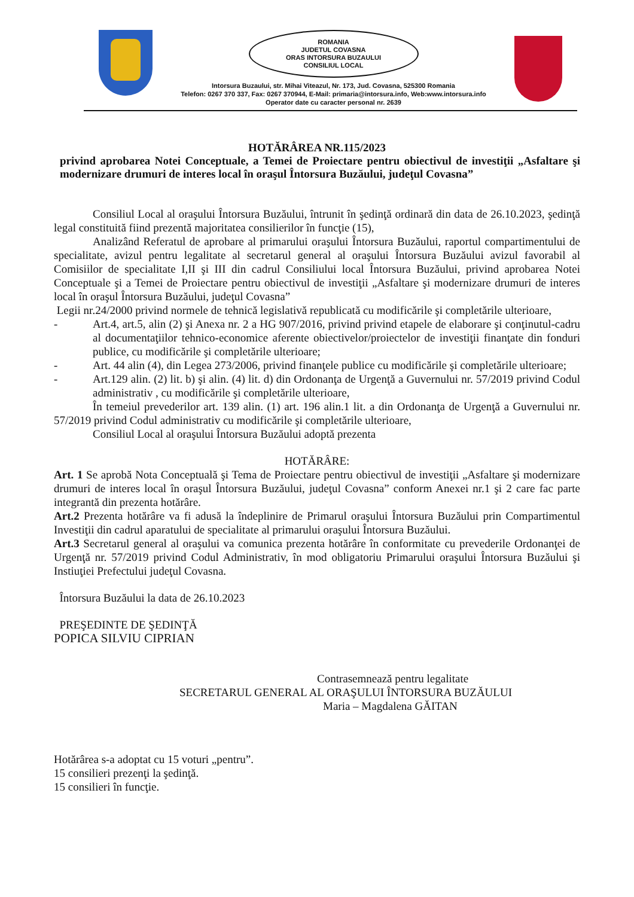ROMANIA
JUDETUL COVASNA
ORAS INTORSURA BUZAULUI
CONSILIUL LOCAL
Intorsura Buzaului, str. Mihai Viteazul, Nr. 173, Jud. Covasna, 525300 Romania
Telefon: 0267 370 337, Fax: 0267 370944, E-Mail: primaria@intorsura.info, Web:www.intorsura.info
Operator date cu caracter personal nr. 2639
HOTĂRÂREA NR.115/2023
privind aprobarea Notei Conceptuale, a Temei de Proiectare pentru obiectivul de investiţii „Asfaltare şi modernizare drumuri de interes local în oraşul Întorsura Buzăului, judeţul Covasna”
Consiliul Local al oraşului Întorsura Buzăului, întrunit în şedinţă ordinară din data de 26.10.2023, şedinţă legal constituită fiind prezentă majoritatea consilierilor în funcţie (15),
Analizând Referatul de aprobare al primarului oraşului Întorsura Buzăului, raportul compartimentului de specialitate, avizul pentru legalitate al secretarul general al oraşului Întorsura Buzăului avizul favorabil al Comisiilor de specialitate I,II şi III din cadrul Consiliului local Întorsura Buzăului, privind aprobarea Notei Conceptuale şi a Temei de Proiectare pentru obiectivul de investiţii „Asfaltare şi modernizare drumuri de interes local în oraşul Întorsura Buzăului, judeţul Covasna”
Legii nr.24/2000 privind normele de tehnică legislativă republicată cu modificările şi completările ulterioare,
- Art.4, art.5, alin (2) şi Anexa nr. 2 a HG 907/2016, privind privind etapele de elaborare şi conţinutul-cadru al documentaţiilor tehnico-economice aferente obiectivelor/proiectelor de investiţii finanţate din fonduri publice, cu modificările şi completările ulterioare;
- Art. 44 alin (4), din Legea 273/2006, privind finanţele publice cu modificările şi completările ulterioare;
- Art.129 alin. (2) lit. b) şi alin. (4) lit. d) din Ordonanţa de Urgenţă a Guvernului nr. 57/2019 privind Codul administrativ , cu modificările şi completările ulterioare,
În temeiul prevederilor art. 139 alin. (1) art. 196 alin.1 lit. a din Ordonanţa de Urgenţă a Guvernului nr. 57/2019 privind Codul administrativ cu modificările şi completările ulterioare,
Consiliul Local al oraşului Întorsura Buzăului adoptă prezenta
HOTĂRÂRE:
Art. 1 Se aprobă Nota Conceptuală şi Tema de Proiectare pentru obiectivul de investiţii „Asfaltare şi modernizare drumuri de interes local în oraşul Întorsura Buzăului, judeţul Covasna” conform Anexei nr.1 şi 2 care fac parte integrantă din prezenta hotărâre.
Art.2 Prezenta hotărâre va fi adusă la îndeplinire de Primarul oraşului Întorsura Buzăului prin Compartimentul Investiţii din cadrul aparatului de specialitate al primarului oraşului Întorsura Buzăului.
Art.3 Secretarul general al oraşului va comunica prezenta hotărâre în conformitate cu prevederile Ordonanţei de Urgenţă nr. 57/2019 privind Codul Administrativ, în mod obligatoriu Primarului oraşului Întorsura Buzăului şi Instiuţiei Prefectului judeţul Covasna.
Întorsura Buzăului la data de 26.10.2023
PREŞEDINTE DE ŞEDINŢĂ
POPICA SILVIU CIPRIAN
Contrasemnează pentru legalitate
SECRETARUL GENERAL AL ORAŞULUI ÎNTORSURA BUZĂULUI
Maria – Magdalena GĂITAN
Hotărârea s-a adoptat cu 15 voturi „pentru”.
15 consilieri prezenţi la şedinţă.
15 consilieri în funcţie.